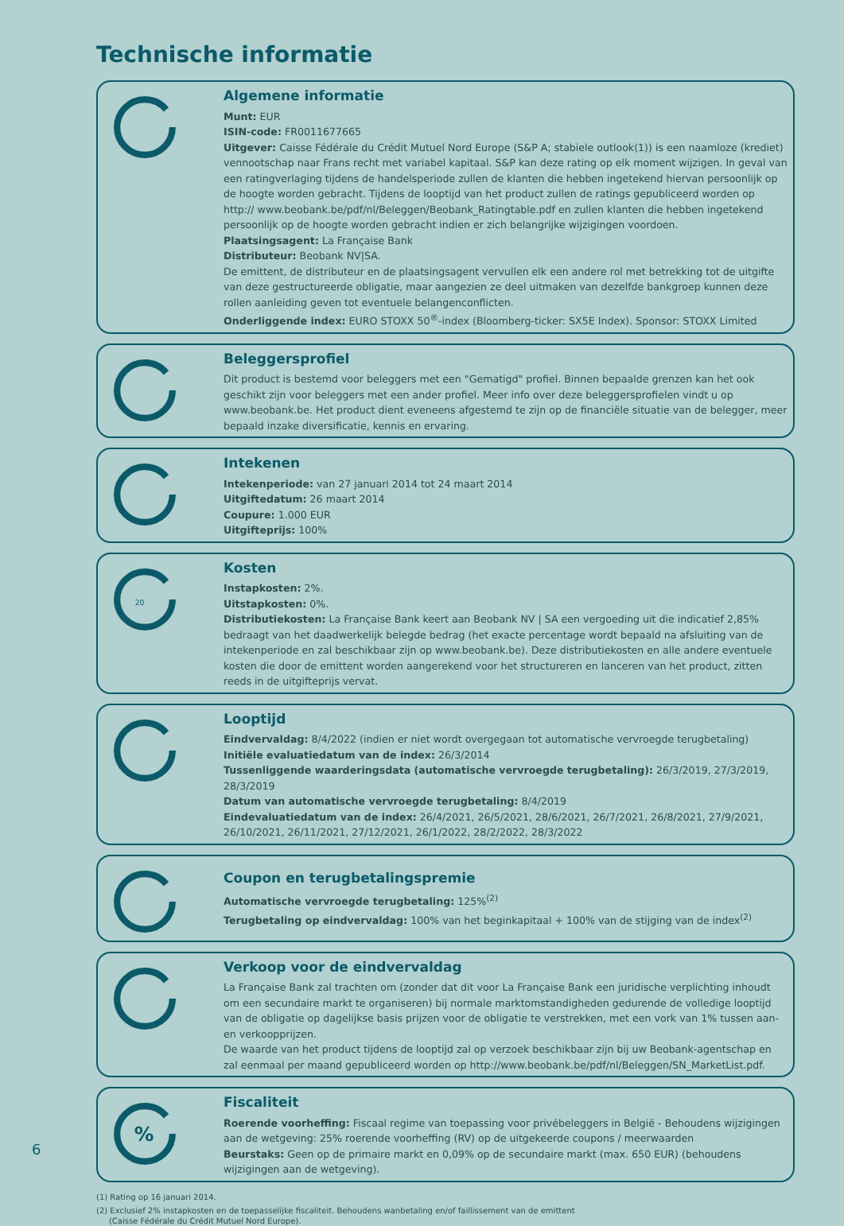Technische informatie
Algemene informatie
Munt: EUR
ISIN-code: FR0011677665
Uitgever: Caisse Fédérale du Crédit Mutuel Nord Europe (S&P A; stabiele outlook(1)) is een naamloze (krediet) vennootschap naar Frans recht met variabel kapitaal. S&P kan deze rating op elk moment wijzigen. In geval van een ratingverlaging tijdens de handelsperiode zullen de klanten die hebben ingetekend hiervan persoonlijk op de hoogte worden gebracht. Tijdens de looptijd van het product zullen de ratings gepubliceerd worden op http:// www.beobank.be/pdf/nl/Beleggen/Beobank_Ratingtable.pdf en zullen klanten die hebben ingetekend persoonlijk op de hoogte worden gebracht indien er zich belangrijke wijzigingen voordoen.
Plaatsingsagent: La Française Bank
Distributeur: Beobank NV|SA.
De emittent, de distributeur en de plaatsingsagent vervullen elk een andere rol met betrekking tot de uitgifte van deze gestructureerde obligatie, maar aangezien ze deel uitmaken van dezelfde bankgroep kunnen deze rollen aanleiding geven tot eventuele belangenconflicten.
Onderliggende index: EURO STOXX 50<sup>®</sup>-index (Bloomberg-ticker: SX5E Index). Sponsor: STOXX Limited
Beleggersprofiel
Dit product is bestemd voor beleggers met een "Gematigd" profiel. Binnen bepaalde grenzen kan het ook geschikt zijn voor beleggers met een ander profiel. Meer info over deze beleggersprofielen vindt u op www.beobank.be. Het product dient eveneens afgestemd te zijn op de financiële situatie van de belegger, meer bepaald inzake diversificatie, kennis en ervaring.
Intekenen
Intekenperiode: van 27 januari 2014 tot 24 maart 2014
Uitgiftedatum: 26 maart 2014
Coupure: 1.000 EUR
Uitgifteprijs: 100%
20
Kosten
Instapkosten: 2%.
Uitstapkosten: 0%.
Distributiekosten: La Française Bank keert aan Beobank NV | SA een vergoeding uit die indicatief 2,85% bedraagt van het daadwerkelijk belegde bedrag (het exacte percentage wordt bepaald na afsluiting van de intekenperiode en zal beschikbaar zijn op www.beobank.be). Deze distributiekosten en alle andere eventuele kosten die door de emittent worden aangerekend voor het structureren en lanceren van het product, zitten reeds in de uitgifteprijs vervat.
Looptijd
Eindvervaldag: 8/4/2022 (indien er niet wordt overgegaan tot automatische vervroegde terugbetaling)
Initiële evaluatiedatum van de index: 26/3/2014
Tussenliggende waarderingsdata (automatische vervroegde terugbetaling): 26/3/2019, 27/3/2019, 28/3/2019
Datum van automatische vervroegde terugbetaling: 8/4/2019
Eindevaluatiedatum van de index: 26/4/2021, 26/5/2021, 28/6/2021, 26/7/2021, 26/8/2021, 27/9/2021, 26/10/2021, 26/11/2021, 27/12/2021, 26/1/2022, 28/2/2022, 28/3/2022
Coupon en terugbetalingspremie
Automatische vervroegde terugbetaling: 125%<sup>(2)</sup>
Terugbetaling op eindvervaldag: 100% van het beginkapitaal + 100% van de stijging van de index<sup>(2)</sup>
Verkoop voor de eindvervaldag
La Française Bank zal trachten om (zonder dat dit voor La Française Bank een juridische verplichting inhoudt om een secundaire markt te organiseren) bij normale marktomstandigheden gedurende de volledige looptijd van de obligatie op dagelijkse basis prijzen voor de obligatie te verstrekken, met een vork van 1% tussen aan- en verkoopprijzen.
De waarde van het product tijdens de looptijd zal op verzoek beschikbaar zijn bij uw Beobank-agentschap en zal eenmaal per maand gepubliceerd worden op http://www.beobank.be/pdf/nl/Beleggen/SN_MarketList.pdf.
%
Fiscaliteit
Roerende voorheffing: Fiscaal regime van toepassing voor privébeleggers in België - Behoudens wijzigingen aan de wetgeving: 25% roerende voorheffing (RV) op de uitgekeerde coupons / meerwaarden
Beurstaks: Geen op de primaire markt en 0,09% op de secundaire markt (max. 650 EUR) (behoudens wijzigingen aan de wetgeving).
(1) Rating op 16 januari 2014.
(2) Exclusief 2% instapkosten en de toepasselijke fiscaliteit. Behoudens wanbetaling en/of faillissement van de emittent
(Caisse Fédérale du Crédit Mutuel Nord Europe).
6